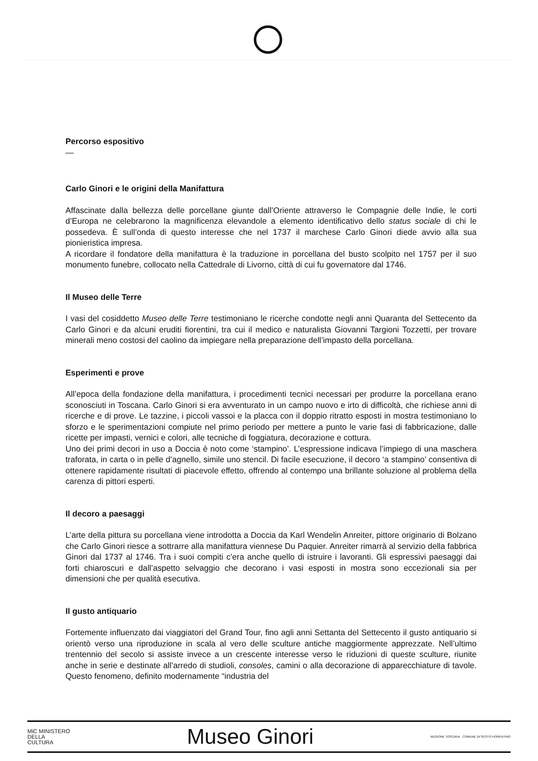Percorso espositivo
—
Carlo Ginori e le origini della Manifattura
Affascinate dalla bellezza delle porcellane giunte dall’Oriente attraverso le Compagnie delle Indie, le corti d’Europa ne celebrarono la magnificenza elevandole a elemento identificativo dello status sociale di chi le possedeva. È sull’onda di questo interesse che nel 1737 il marchese Carlo Ginori diede avvio alla sua pionieristica impresa.
A ricordare il fondatore della manifattura è la traduzione in porcellana del busto scolpito nel 1757 per il suo monumento funebre, collocato nella Cattedrale di Livorno, città di cui fu governatore dal 1746.
Il Museo delle Terre
I vasi del cosiddetto Museo delle Terre testimoniano le ricerche condotte negli anni Quaranta del Settecento da Carlo Ginori e da alcuni eruditi fiorentini, tra cui il medico e naturalista Giovanni Targioni Tozzetti, per trovare minerali meno costosi del caolino da impiegare nella preparazione dell’impasto della porcellana.
Esperimenti e prove
All’epoca della fondazione della manifattura, i procedimenti tecnici necessari per produrre la porcellana erano sconosciuti in Toscana. Carlo Ginori si era avventurato in un campo nuovo e irto di difficoltà, che richiese anni di ricerche e di prove. Le tazzine, i piccoli vassoi e la placca con il doppio ritratto esposti in mostra testimoniano lo sforzo e le sperimentazioni compiute nel primo periodo per mettere a punto le varie fasi di fabbricazione, dalle ricette per impasti, vernici e colori, alle tecniche di foggiatura, decorazione e cottura.
Uno dei primi decori in uso a Doccia è noto come ‘stampino’. L’espressione indicava l’impiego di una maschera traforata, in carta o in pelle d’agnello, simile uno stencil. Di facile esecuzione, il decoro ‘a stampino’ consentiva di ottenere rapidamente risultati di piacevole effetto, offrendo al contempo una brillante soluzione al problema della carenza di pittori esperti.
Il decoro a paesaggi
L’arte della pittura su porcellana viene introdotta a Doccia da Karl Wendelin Anreiter, pittore originario di Bolzano che Carlo Ginori riesce a sottrarre alla manifattura viennese Du Paquier. Anreiter rimarrà al servizio della fabbrica Ginori dal 1737 al 1746. Tra i suoi compiti c’era anche quello di istruire i lavoranti. Gli espressivi paesaggi dai forti chiaroscuri e dall’aspetto selvaggio che decorano i vasi esposti in mostra sono eccezionali sia per dimensioni che per qualità esecutiva.
Il gusto antiquario
Fortemente influenzato dai viaggiatori del Grand Tour, fino agli anni Settanta del Settecento il gusto antiquario si orientò verso una riproduzione in scala al vero delle sculture antiche maggiormente apprezzate. Nell’ultimo trentennio del secolo si assiste invece a un crescente interesse verso le riduzioni di queste sculture, riunite anche in serie e destinate all’arredo di studioli, consoles, camini o alla decorazione di apparecchiature di tavole. Questo fenomeno, definito modernamente “industria del
MiC MINISTERO
DELLA
CULTURA
Museo Ginori
REGIONE TOSCANA COMUNE DI SESTO FIORENTINO